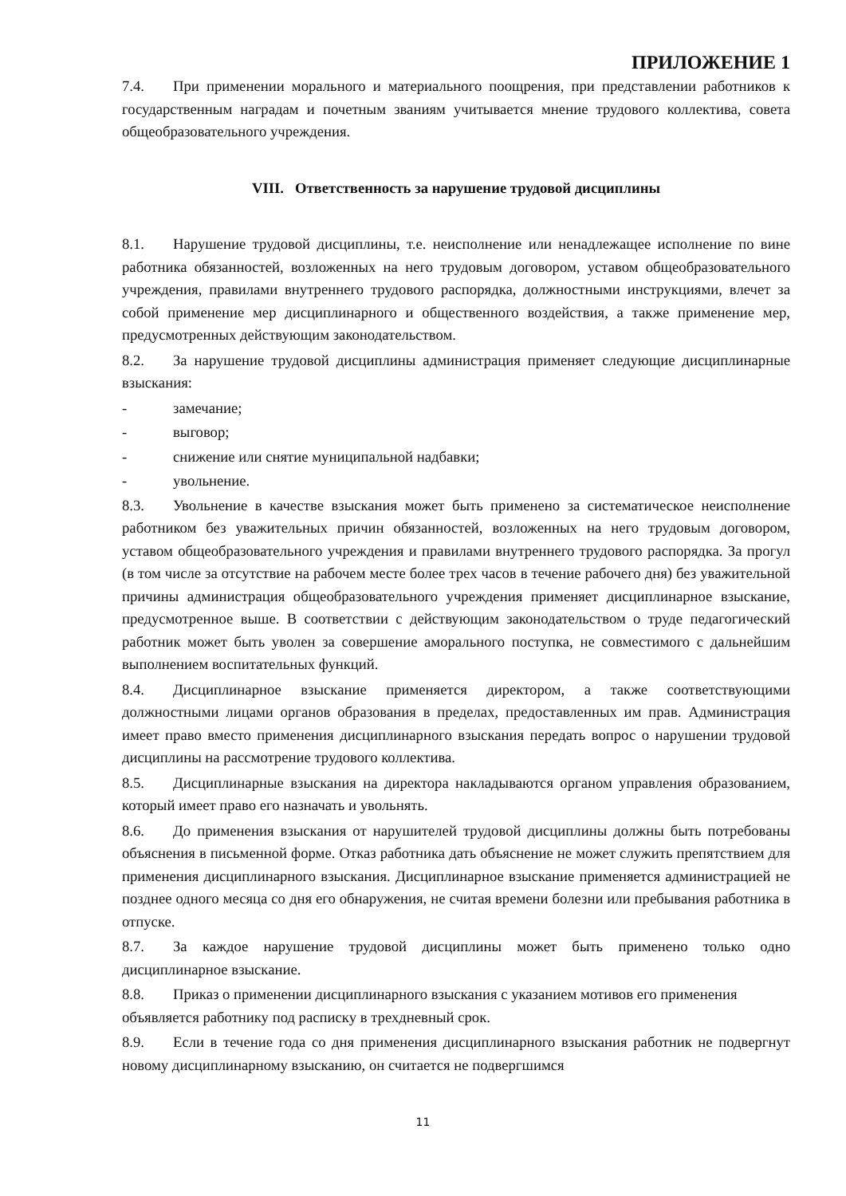ПРИЛОЖЕНИЕ 1
7.4. При применении морального и материального поощрения, при представлении работников к государственным наградам и почетным званиям учитывается мнение трудового коллектива, совета общеобразовательного учреждения.
VIII. Ответственность за нарушение трудовой дисциплины
8.1. Нарушение трудовой дисциплины, т.е. неисполнение или ненадлежащее исполнение по вине работника обязанностей, возложенных на него трудовым договором, уставом общеобразовательного учреждения, правилами внутреннего трудового распорядка, должностными инструкциями, влечет за собой применение мер дисциплинарного и общественного воздействия, а также применение мер, предусмотренных действующим законодательством.
8.2. За нарушение трудовой дисциплины администрация применяет следующие дисциплинарные взыскания:
- замечание;
- выговор;
- снижение или снятие муниципальной надбавки;
- увольнение.
8.3. Увольнение в качестве взыскания может быть применено за систематическое неисполнение работником без уважительных причин обязанностей, возложенных на него трудовым договором, уставом общеобразовательного учреждения и правилами внутреннего трудового распорядка. За прогул (в том числе за отсутствие на рабочем месте более трех часов в течение рабочего дня) без уважительной причины администрация общеобразовательного учреждения применяет дисциплинарное взыскание, предусмотренное выше. В соответствии с действующим законодательством о труде педагогический работник может быть уволен за совершение аморального поступка, не совместимого с дальнейшим выполнением воспитательных функций.
8.4. Дисциплинарное взыскание применяется директором, а также соответствующими должностными лицами органов образования в пределах, предоставленных им прав. Администрация имеет право вместо применения дисциплинарного взыскания передать вопрос о нарушении трудовой дисциплины на рассмотрение трудового коллектива.
8.5. Дисциплинарные взыскания на директора накладываются органом управления образованием, который имеет право его назначать и увольнять.
8.6. До применения взыскания от нарушителей трудовой дисциплины должны быть потребованы объяснения в письменной форме. Отказ работника дать объяснение не может служить препятствием для применения дисциплинарного взыскания. Дисциплинарное взыскание применяется администрацией не позднее одного месяца со дня его обнаружения, не считая времени болезни или пребывания работника в отпуске.
8.7. За каждое нарушение трудовой дисциплины может быть применено только одно дисциплинарное взыскание.
8.8. Приказ о применении дисциплинарного взыскания с указанием мотивов его применения объявляется работнику под расписку в трехдневный срок.
8.9. Если в течение года со дня применения дисциплинарного взыскания работник не подвергнут новому дисциплинарному взысканию, он считается не подвергшимся
11